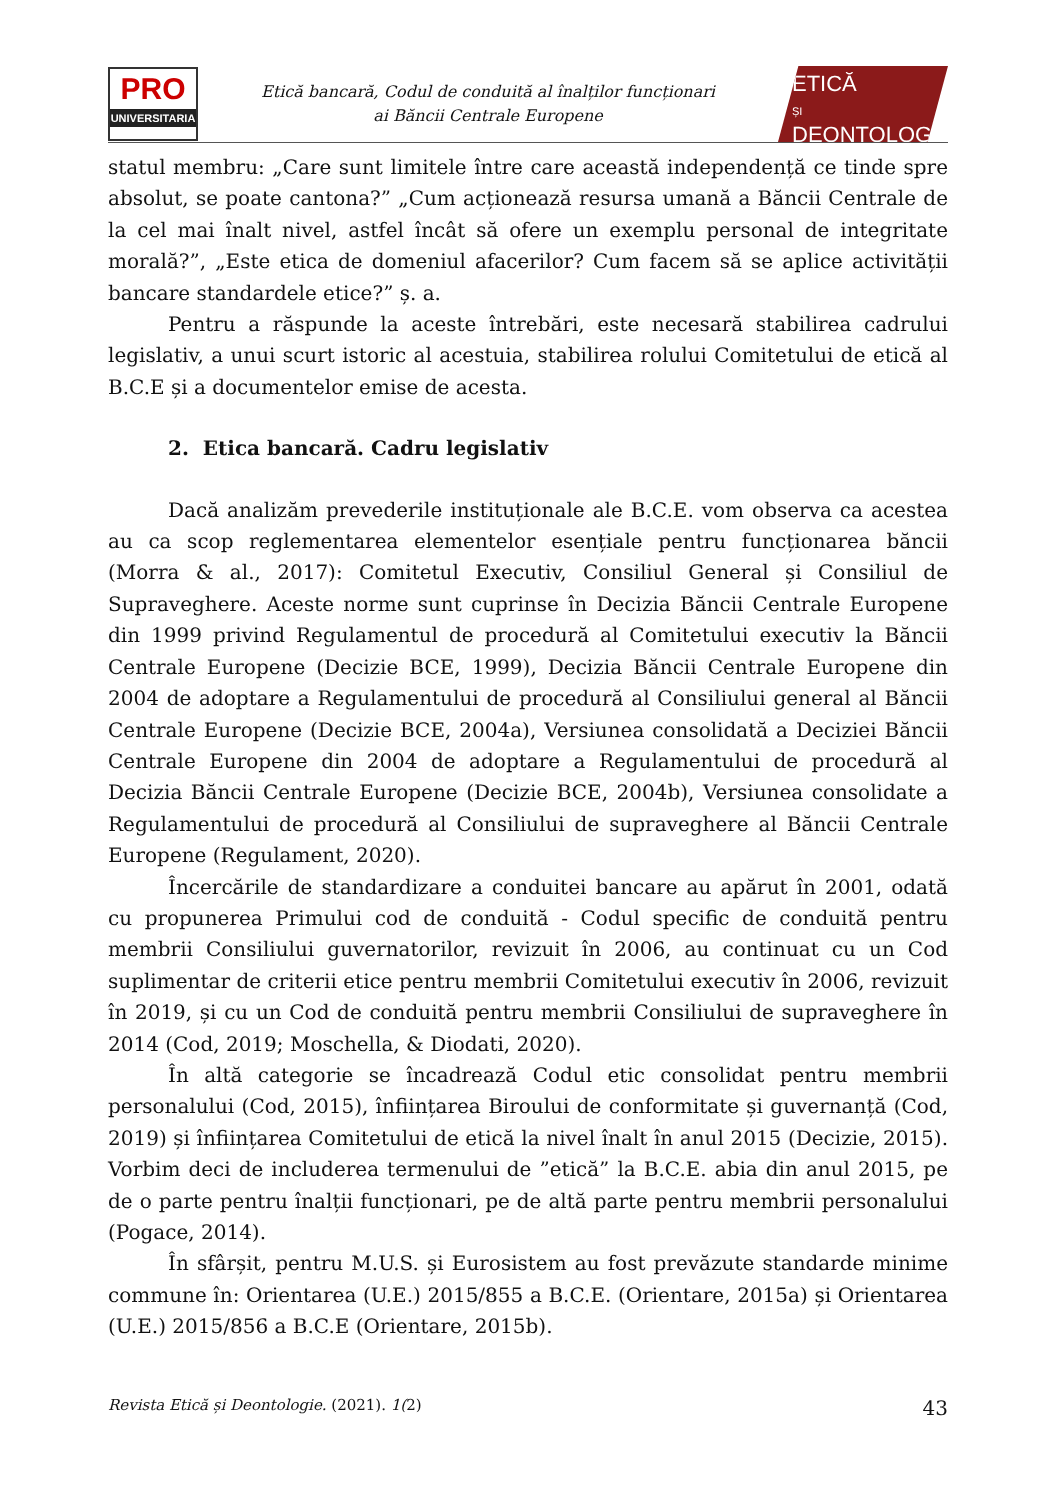PRO
UNIVERSITARIA
Etică bancară, Codul de conduită al înalților funcționari
ai Băncii Centrale Europene
ETICĂ
ȘI
DEONTOLOGIE
statul membru: „Care sunt limitele între care această independență ce tinde spre absolut, se poate cantona?” „Cum acționează resursa umană a Băncii Centrale de la cel mai înalt nivel, astfel încât să ofere un exemplu personal de integritate morală?”, „Este etica de domeniul afacerilor? Cum facem să se aplice activității bancare standardele etice?” ș. a.
Pentru a răspunde la aceste întrebări, este necesară stabilirea cadrului legislativ, a unui scurt istoric al acestuia, stabilirea rolului Comitetului de etică al B.C.E și a documentelor emise de acesta.
2. Etica bancară. Cadru legislativ
Dacă analizăm prevederile instituționale ale B.C.E. vom observa ca acestea au ca scop reglementarea elementelor esențiale pentru funcționarea băncii (Morra & al., 2017): Comitetul Executiv, Consiliul General și Consiliul de Supraveghere. Aceste norme sunt cuprinse în Decizia Băncii Centrale Europene din 1999 privind Regulamentul de procedură al Comitetului executiv la Băncii Centrale Europene (Decizie BCE, 1999), Decizia Băncii Centrale Europene din 2004 de adoptare a Regulamentului de procedură al Consiliului general al Băncii Centrale Europene (Decizie BCE, 2004a), Versiunea consolidată a Deciziei Băncii Centrale Europene din 2004 de adoptare a Regulamentului de procedură al Decizia Băncii Centrale Europene (Decizie BCE, 2004b), Versiunea consolidate a Regulamentului de procedură al Consiliului de supraveghere al Băncii Centrale Europene (Regulament, 2020).
Încercările de standardizare a conduitei bancare au apărut în 2001, odată cu propunerea Primului cod de conduită - Codul specific de conduită pentru membrii Consiliului guvernatorilor, revizuit în 2006, au continuat cu un Cod suplimentar de criterii etice pentru membrii Comitetului executiv în 2006, revizuit în 2019, și cu un Cod de conduită pentru membrii Consiliului de supraveghere în 2014 (Cod, 2019; Moschella, & Diodati, 2020).
În altă categorie se încadrează Codul etic consolidat pentru membrii personalului (Cod, 2015), înființarea Biroului de conformitate și guvernanță (Cod, 2019) și înființarea Comitetului de etică la nivel înalt în anul 2015 (Decizie, 2015). Vorbim deci de includerea termenului de ”etică” la B.C.E. abia din anul 2015, pe de o parte pentru înalții funcționari, pe de altă parte pentru membrii personalului (Pogace, 2014).
În sfârșit, pentru M.U.S. și Eurosistem au fost prevăzute standarde minime commune în: Orientarea (U.E.) 2015/855 a B.C.E. (Orientare, 2015a) și Orientarea (U.E.) 2015/856 a B.C.E (Orientare, 2015b).
Revista Etică și Deontologie. (2021). 1(2) 43